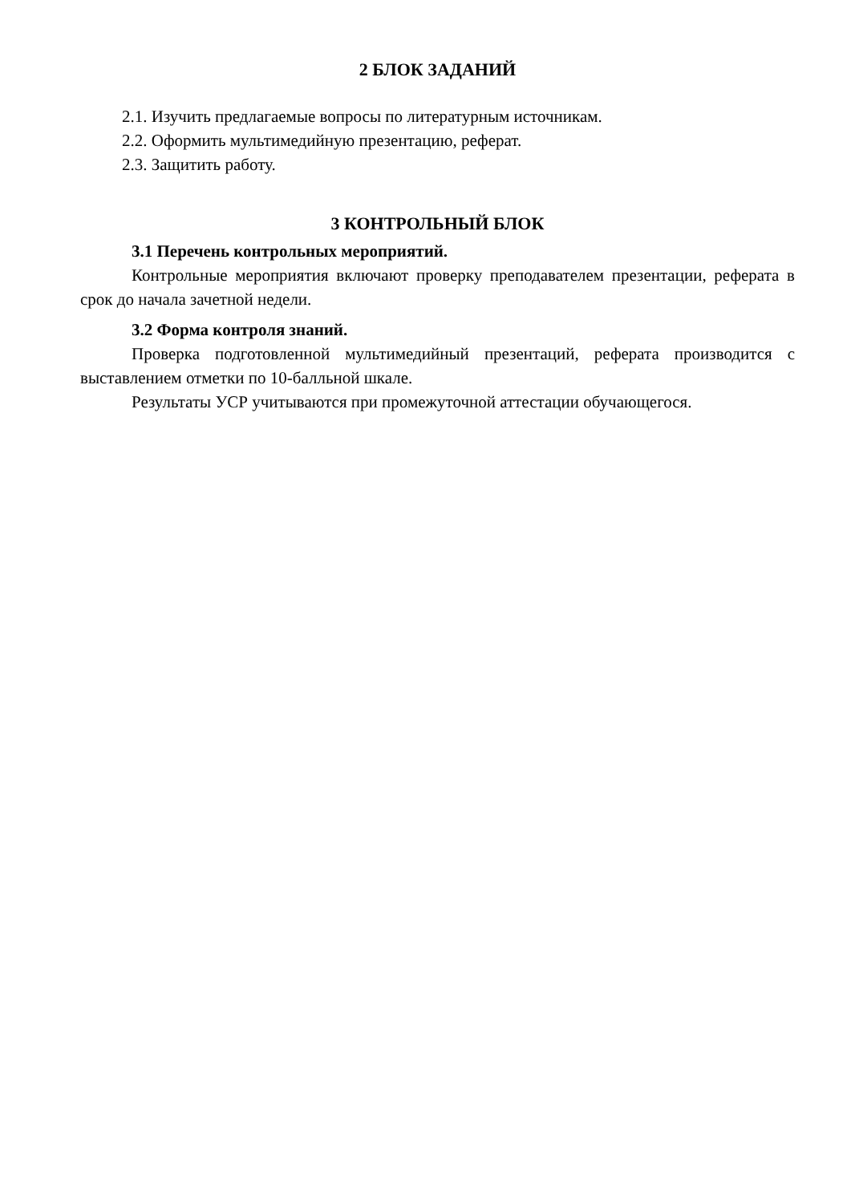2 БЛОК ЗАДАНИЙ
2.1. Изучить предлагаемые вопросы по литературным источникам.
2.2. Оформить мультимедийную презентацию, реферат.
2.3. Защитить работу.
3 КОНТРОЛЬНЫЙ БЛОК
3.1 Перечень контрольных мероприятий.
Контрольные мероприятия включают проверку преподавателем презентации, реферата в срок до начала зачетной недели.
3.2 Форма контроля знаний.
Проверка подготовленной мультимедийный презентаций, реферата производится с выставлением отметки по 10-балльной шкале.
Результаты УСР учитываются при промежуточной аттестации обучающегося.